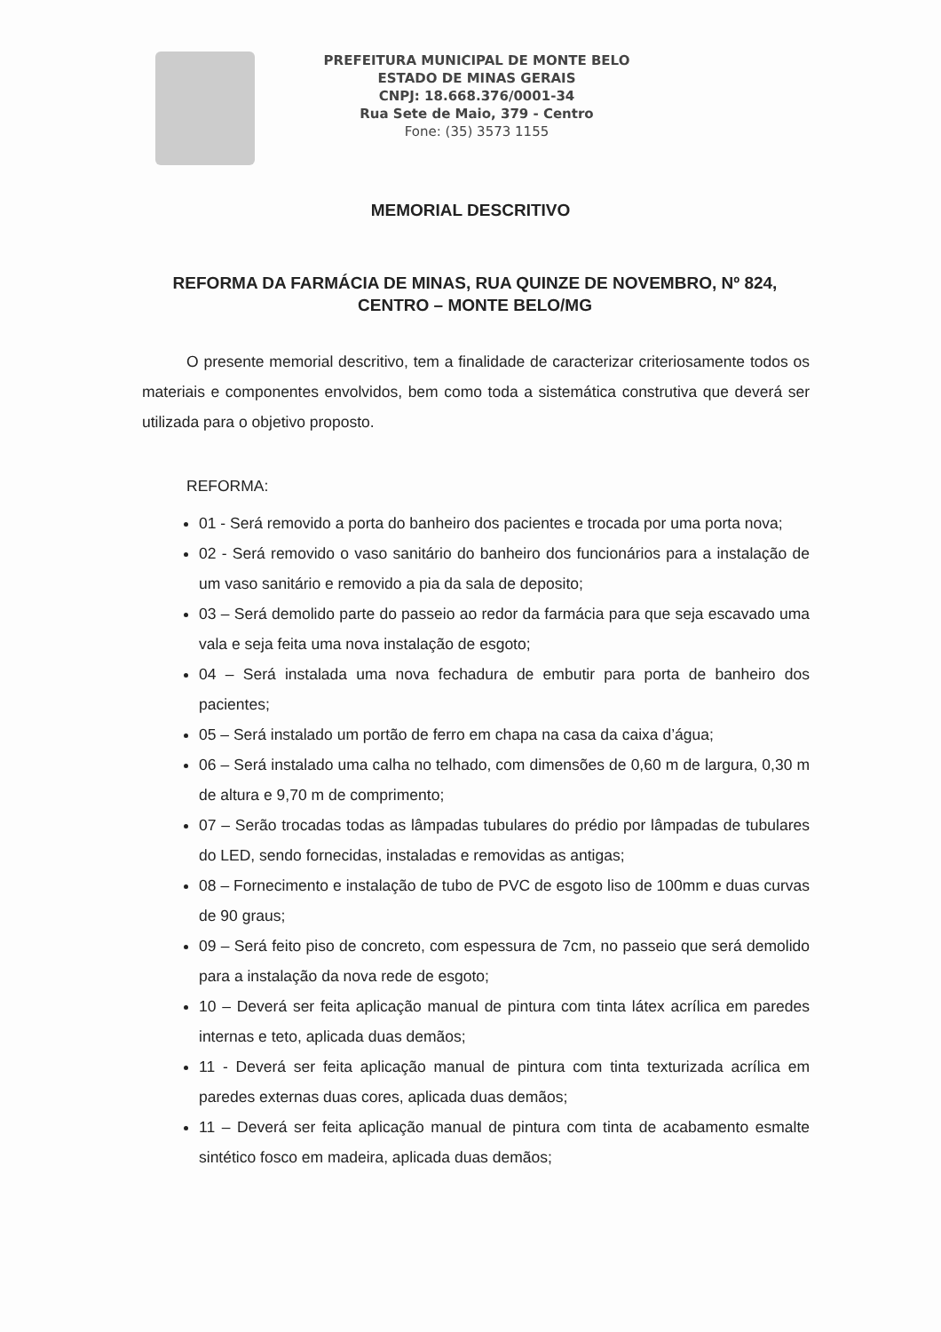PREFEITURA MUNICIPAL DE MONTE BELO
ESTADO DE MINAS GERAIS
CNPJ: 18.668.376/0001-34
Rua Sete de Maio, 379 - Centro
Fone: (35) 3573 1155
MEMORIAL DESCRITIVO
REFORMA DA FARMÁCIA DE MINAS, RUA QUINZE DE NOVEMBRO, Nº 824, CENTRO – MONTE BELO/MG
O presente memorial descritivo, tem a finalidade de caracterizar criteriosamente todos os materiais e componentes envolvidos, bem como toda a sistemática construtiva que deverá ser utilizada para o objetivo proposto.
REFORMA:
01 - Será removido a porta do banheiro dos pacientes e trocada por uma porta nova;
02 - Será removido o vaso sanitário do banheiro dos funcionários para a instalação de um vaso sanitário e removido a pia da sala de deposito;
03 – Será demolido parte do passeio ao redor da farmácia para que seja escavado uma vala e seja feita uma nova instalação de esgoto;
04 – Será instalada uma nova fechadura de embutir para porta de banheiro dos pacientes;
05 – Será instalado um portão de ferro em chapa na casa da caixa d’água;
06 – Será instalado uma calha no telhado, com dimensões de 0,60 m de largura, 0,30 m de altura e 9,70 m de comprimento;
07 – Serão trocadas todas as lâmpadas tubulares do prédio por lâmpadas de tubulares do LED, sendo fornecidas, instaladas e removidas as antigas;
08 – Fornecimento e instalação de tubo de PVC de esgoto liso de 100mm e duas curvas de 90 graus;
09 – Será feito piso de concreto, com espessura de 7cm, no passeio que será demolido para a instalação da nova rede de esgoto;
10 – Deverá ser feita aplicação manual de pintura com tinta látex acrílica em paredes internas e teto, aplicada duas demãos;
11 - Deverá ser feita aplicação manual de pintura com tinta texturizada acrílica em paredes externas duas cores, aplicada duas demãos;
11 – Deverá ser feita aplicação manual de pintura com tinta de acabamento esmalte sintético fosco em madeira, aplicada duas demãos;